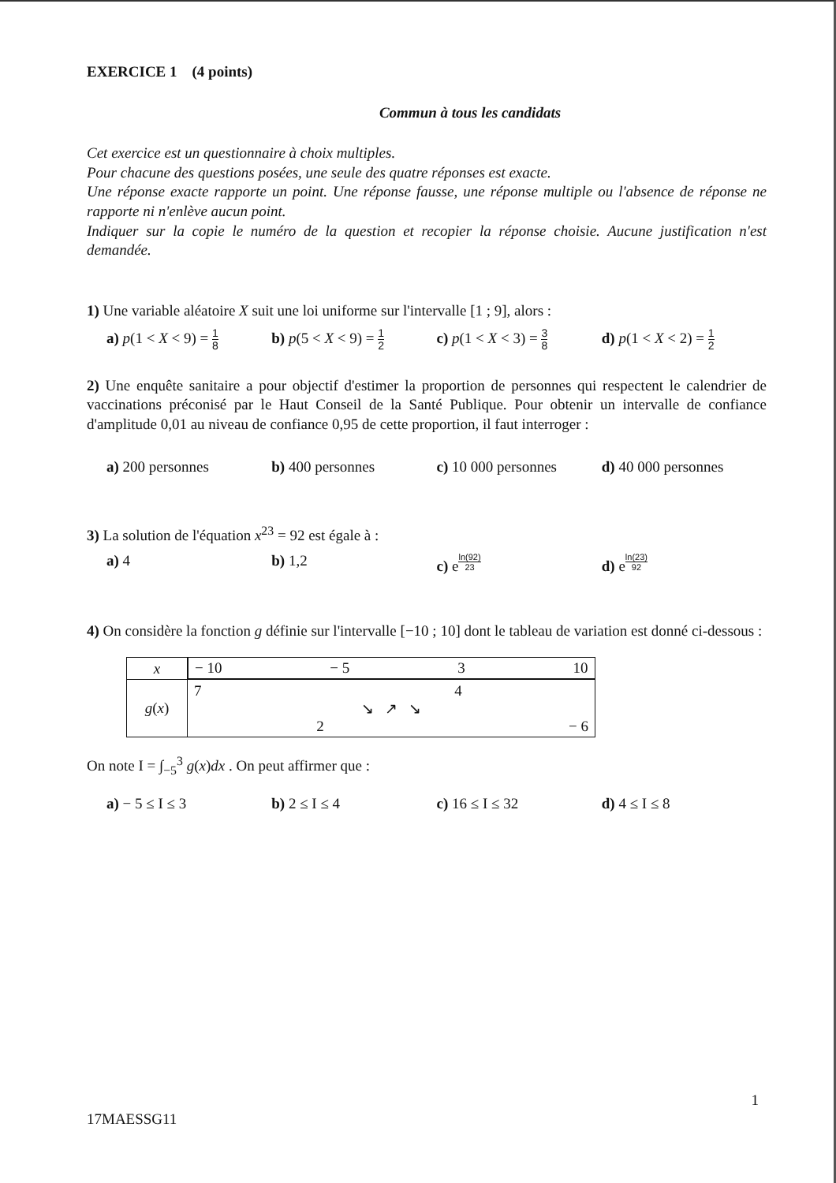EXERCICE 1 (4 points)
Commun à tous les candidats
Cet exercice est un questionnaire à choix multiples.
Pour chacune des questions posées, une seule des quatre réponses est exacte.
Une réponse exacte rapporte un point. Une réponse fausse, une réponse multiple ou l'absence de réponse ne rapporte ni n'enlève aucun point.
Indiquer sur la copie le numéro de la question et recopier la réponse choisie. Aucune justification n'est demandée.
1) Une variable aléatoire X suit une loi uniforme sur l'intervalle [1 ; 9], alors :
a) p(1 < X < 9) = 1 8 b) p(5 < X < 9) = 1 2 c) p(1 < X < 3) = 3 8 d) p(1 < X < 2) = 1 2
2) Une enquête sanitaire a pour objectif d'estimer la proportion de personnes qui respectent le calendrier de vaccinations préconisé par le Haut Conseil de la Santé Publique. Pour obtenir un intervalle de confiance d'amplitude 0,01 au niveau de confiance 0,95 de cette proportion, il faut interroger :
a) 200 personnes b) 400 personnes c) 10 000 personnes d) 40 000 personnes
3) La solution de l'équation x<sup>23</sup> = 92 est égale à :
a) 4 b) 1,2 c) e<sup>ln(92) 23</sup> d) e<sup>ln(23) 92</sup>
4) On considère la fonction g définie sur l'intervalle [−10 ; 10] dont le tableau de variation est donné ci-dessous :
| x | − 10 − 5 3 10 |
| g ( x ) | 7 4 ↘ ↗ ↘ 2 − 6 |
On note I = ∫<sub>−5</sub><sup>3</sup> g(x)dx . On peut affirmer que :
a) − 5 ≤ I ≤ 3 b) 2 ≤ I ≤ 4 c) 16 ≤ I ≤ 32 d) 4 ≤ I ≤ 8
17MAESSG11 1